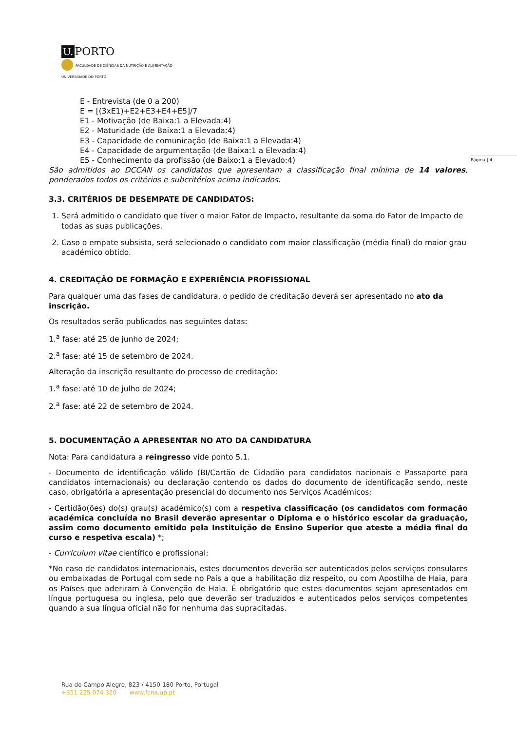U. PORTO
FACULDADE DE CIÊNCIAS DA NUTRIÇÃO E ALIMENTAÇÃO
UNIVERSIDADE DO PORTO
Página | 4
E - Entrevista (de 0 a 200)
E = [(3xE1)+E2+E3+E4+E5]/7
E1 - Motivação (de Baixa:1 a Elevada:4)
E2 - Maturidade (de Baixa:1 a Elevada:4)
E3 - Capacidade de comunicação (de Baixa:1 a Elevada:4)
E4 - Capacidade de argumentação (de Baixa:1 a Elevada:4)
E5 - Conhecimento da profissão (de Baixo:1 a Elevado:4)
São admitidos ao DCCAN os candidatos que apresentam a classificação final mínima de 14 valores, ponderados todos os critérios e subcritérios acima indicados.
3.3. CRITÉRIOS DE DESEMPATE DE CANDIDATOS:
1. Será admitido o candidato que tiver o maior Fator de Impacto, resultante da soma do Fator de Impacto de todas as suas publicações.
2. Caso o empate subsista, será selecionado o candidato com maior classificação (média final) do maior grau académico obtido.
4. CREDITAÇÃO DE FORMAÇÃO E EXPERIÊNCIA PROFISSIONAL
Para qualquer uma das fases de candidatura, o pedido de creditação deverá ser apresentado no ato da inscrição.
Os resultados serão publicados nas seguintes datas:
1.<sup>a</sup> fase: até 25 de junho de 2024;
2.<sup>a</sup> fase: até 15 de setembro de 2024.
Alteração da inscrição resultante do processo de creditação:
1.<sup>a</sup> fase: até 10 de julho de 2024;
2.<sup>a</sup> fase: até 22 de setembro de 2024.
5. DOCUMENTAÇÃO A APRESENTAR NO ATO DA CANDIDATURA
Nota: Para candidatura a reingresso vide ponto 5.1.
- Documento de identificação válido (BI/Cartão de Cidadão para candidatos nacionais e Passaporte para candidatos internacionais) ou declaração contendo os dados do documento de identificação sendo, neste caso, obrigatória a apresentação presencial do documento nos Serviços Académicos;
- Certidão(ões) do(s) grau(s) académico(s) com a respetiva classificação (os candidatos com formação académica concluída no Brasil deverão apresentar o Diploma e o histórico escolar da graduação, assim como documento emitido pela Instituição de Ensino Superior que ateste a média final do curso e respetiva escala) *;
- Curriculum vitae científico e profissional;
*No caso de candidatos internacionais, estes documentos deverão ser autenticados pelos serviços consulares ou embaixadas de Portugal com sede no País a que a habilitação diz respeito, ou com Apostilha de Haia, para os Países que aderiram à Convenção de Haia. É obrigatório que estes documentos sejam apresentados em língua portuguesa ou inglesa, pelo que deverão ser traduzidos e autenticados pelos serviços competentes quando a sua língua oficial não for nenhuma das supracitadas.
Rua do Campo Alegre, 823 / 4150-180 Porto, Portugal
+351 225 074 320 www.fcna.up.pt